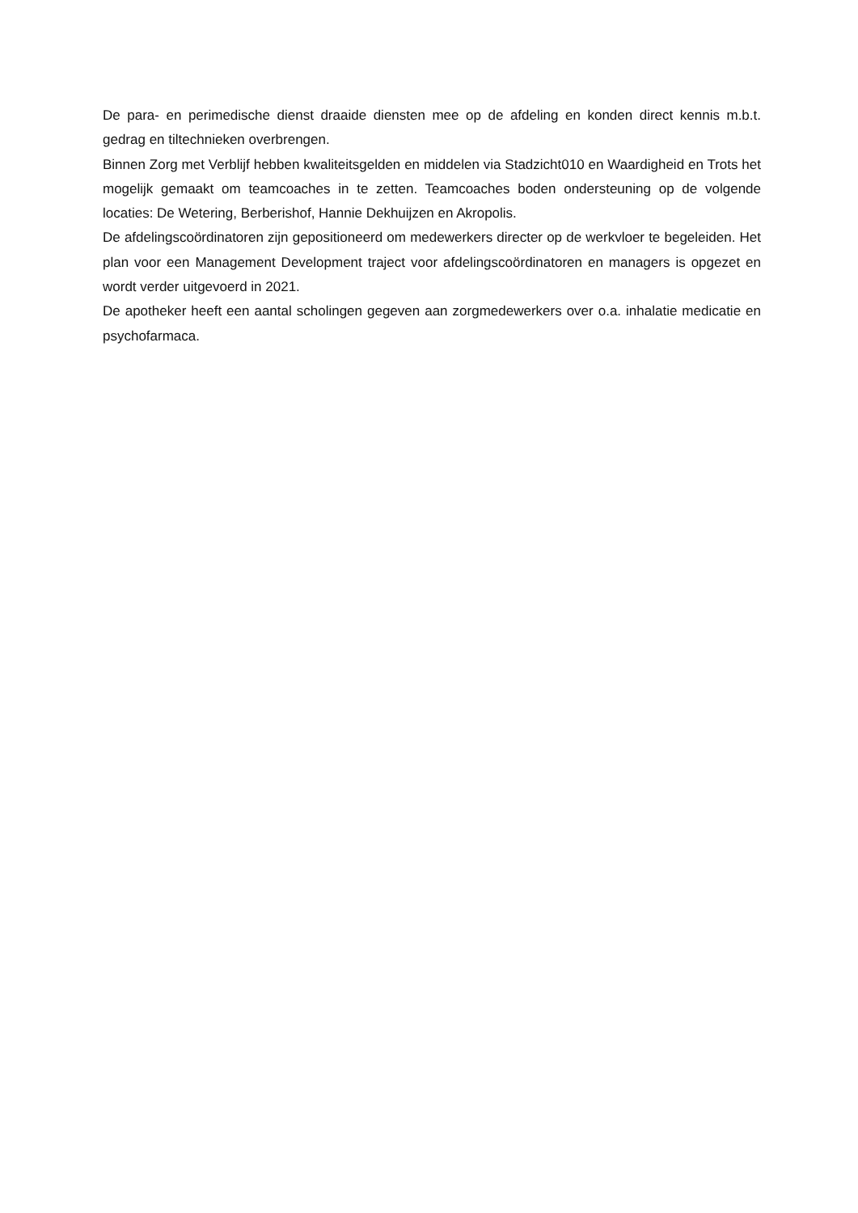De para- en perimedische dienst draaide diensten mee op de afdeling en konden direct kennis m.b.t. gedrag en tiltechnieken overbrengen.
Binnen Zorg met Verblijf hebben kwaliteitsgelden en middelen via Stadzicht010 en Waardigheid en Trots het mogelijk gemaakt om teamcoaches in te zetten. Teamcoaches boden ondersteuning op de volgende locaties: De Wetering, Berberishof, Hannie Dekhuijzen en Akropolis.
De afdelingscoördinatoren zijn gepositioneerd om medewerkers directer op de werkvloer te begeleiden. Het plan voor een Management Development traject voor afdelingscoördinatoren en managers is opgezet en wordt verder uitgevoerd in 2021.
De apotheker heeft een aantal scholingen gegeven aan zorgmedewerkers over o.a. inhalatie medicatie en psychofarmaca.